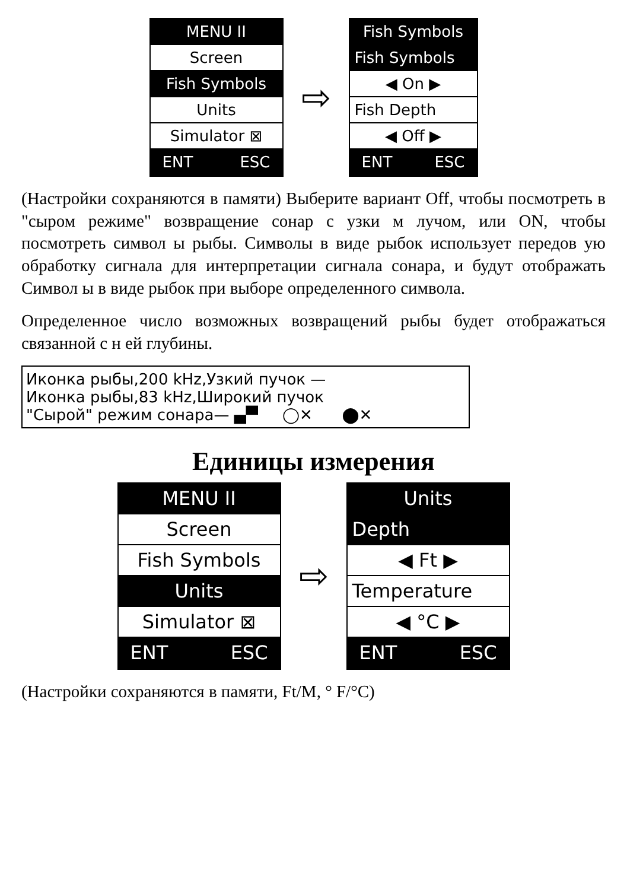MENU II
Screen
Fish Symbols
Units
Simulator ⊠
ENT ESC
⇨
Fish Symbols
Fish Symbols
◀ On ▶
Fish Depth
◀ Off ▶
ENT ESC
(Настройки сохраняются в памяти) Выберите вариант Off, чтобы посмотреть в "сыром режиме" возвращение сонар с узки м лучом, или ON, чтобы посмотреть символ ы рыбы. Символы в виде рыбок использует передов ую обработку сигнала для интерпретации сигнала сонара, и будут отображать Символ ы в виде рыбок при выборе определенного символа.
Определенное число возможных возвращений рыбы будет отображаться связанной с н ей глубины.
Иконка рыбы,200 kHz,Узкий пучок —
Иконка рыбы,83 kHz,Широкий пучок
"Сырой" режим сонара— ▄▀ ◯✕ ⬤✕
Единицы измерения
MENU II
Screen
Fish Symbols
Units
Simulator ⊠
ENT ESC
⇨
Units
Depth
◀ Ft ▶
Temperature
◀ °C ▶
ENT ESC
(Настройки сохраняются в памяти, Ft/M, ° F/°C)